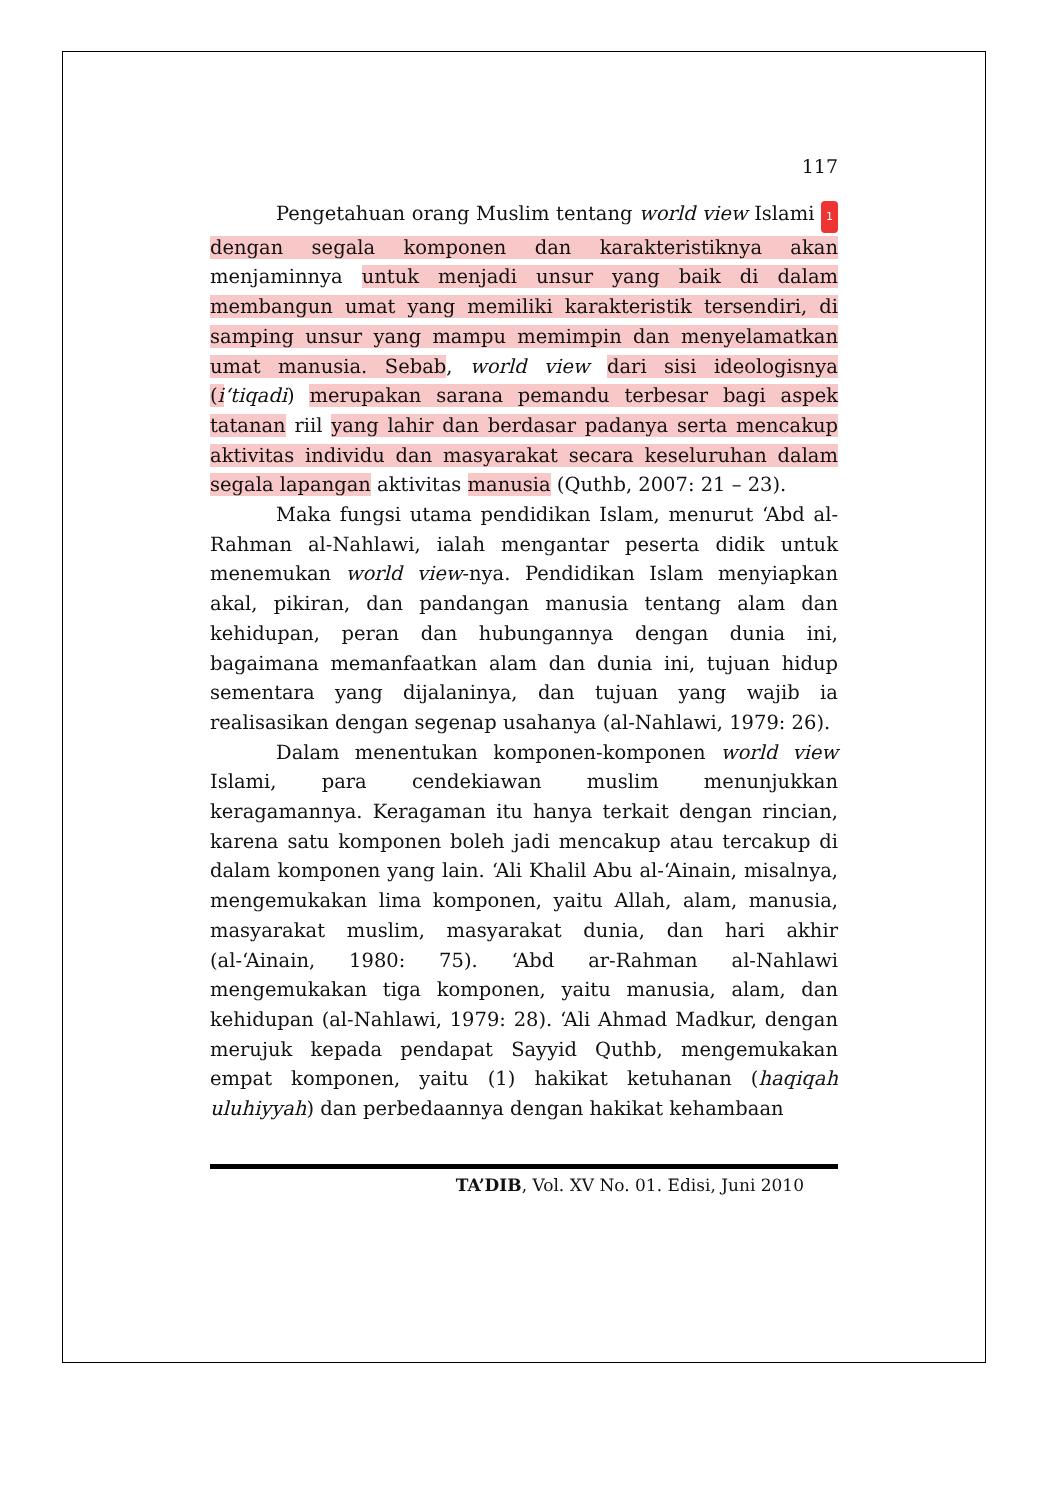117
Pengetahuan orang Muslim tentang world view Islami 1 dengan segala komponen dan karakteristiknya akan menjaminnya untuk menjadi unsur yang baik di dalam membangun umat yang memiliki karakteristik tersendiri, di samping unsur yang mampu memimpin dan menyelamatkan umat manusia. Sebab, world view dari sisi ideologisnya (i‘tiqadi) merupakan sarana pemandu terbesar bagi aspek tatanan riil yang lahir dan berdasar padanya serta mencakup aktivitas individu dan masyarakat secara keseluruhan dalam segala lapangan aktivitas manusia (Quthb, 2007: 21 – 23).
Maka fungsi utama pendidikan Islam, menurut ‘Abd al-Rahman al-Nahlawi, ialah mengantar peserta didik untuk menemukan world view-nya. Pendidikan Islam menyiapkan akal, pikiran, dan pandangan manusia tentang alam dan kehidupan, peran dan hubungannya dengan dunia ini, bagaimana memanfaatkan alam dan dunia ini, tujuan hidup sementara yang dijalaninya, dan tujuan yang wajib ia realisasikan dengan segenap usahanya (al-Nahlawi, 1979: 26).
Dalam menentukan komponen-komponen world view Islami, para cendekiawan muslim menunjukkan keragamannya. Keragaman itu hanya terkait dengan rincian, karena satu komponen boleh jadi mencakup atau tercakup di dalam komponen yang lain. ‘Ali Khalil Abu al-‘Ainain, misalnya, mengemukakan lima komponen, yaitu Allah, alam, manusia, masyarakat muslim, masyarakat dunia, dan hari akhir (al-‘Ainain, 1980: 75). ‘Abd ar-Rahman al-Nahlawi mengemukakan tiga komponen, yaitu manusia, alam, dan kehidupan (al-Nahlawi, 1979: 28). ‘Ali Ahmad Madkur, dengan merujuk kepada pendapat Sayyid Quthb, mengemukakan empat komponen, yaitu (1) hakikat ketuhanan (haqiqah uluhiyyah) dan perbedaannya dengan hakikat kehambaan
TA’DIB, Vol. XV No. 01. Edisi, Juni 2010